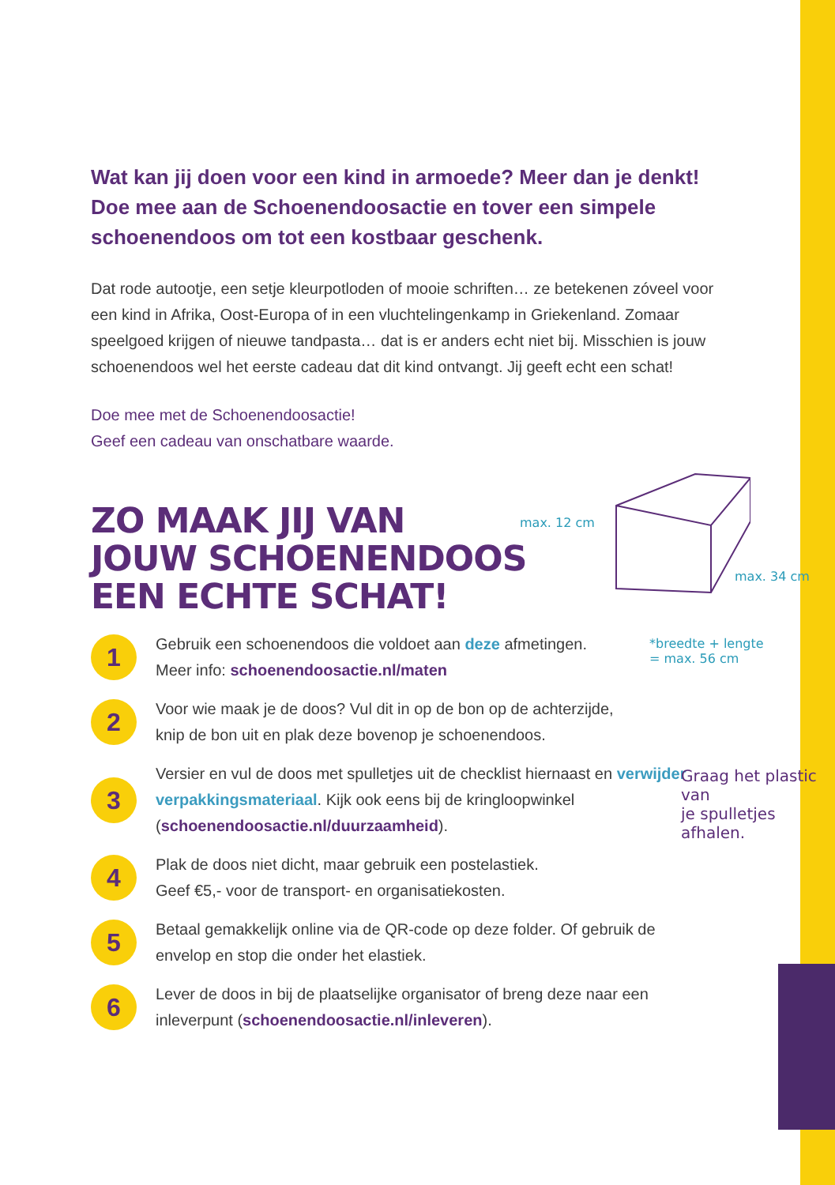Wat kan jij doen voor een kind in armoede? Meer dan je denkt! Doe mee aan de Schoenendoosactie en tover een simpele schoenendoos om tot een kostbaar geschenk.
Dat rode autootje, een setje kleurpotloden of mooie schriften… ze betekenen zóveel voor een kind in Afrika, Oost-Europa of in een vluchtelingenkamp in Griekenland. Zomaar speelgoed krijgen of nieuwe tandpasta… dat is er anders echt niet bij. Misschien is jouw schoenendoos wel het eerste cadeau dat dit kind ontvangt. Jij geeft echt een schat!
Doe mee met de Schoenendoosactie!
Geef een cadeau van onschatbare waarde.
ZO MAAK JIJ VAN
JOUW SCHOENENDOOS
EEN ECHTE SCHAT!
1
Gebruik een schoenendoos die voldoet aan deze afmetingen.
Meer info: schoenendoosactie.nl/maten
2
Voor wie maak je de doos? Vul dit in op de bon op de achterzijde, knip de bon uit en plak deze bovenop je schoenendoos.
3
Versier en vul de doos met spulletjes uit de checklist hiernaast en verwijder verpakkingsmateriaal. Kijk ook eens bij de kringloopwinkel (schoenendoosactie.nl/duurzaamheid).
4
Plak de doos niet dicht, maar gebruik een postelastiek.
Geef €5,- voor de transport- en organisatiekosten.
5
Betaal gemakkelijk online via de QR-code op deze folder. Of gebruik de envelop en stop die onder het elastiek.
6
Lever de doos in bij de plaatselijke organisator of breng deze naar een inleverpunt (schoenendoosactie.nl/inleveren).
max. 12 cm
max. 34 cm
*breedte + lengte
= max. 56 cm
Graag het plastic van
je spulletjes afhalen.